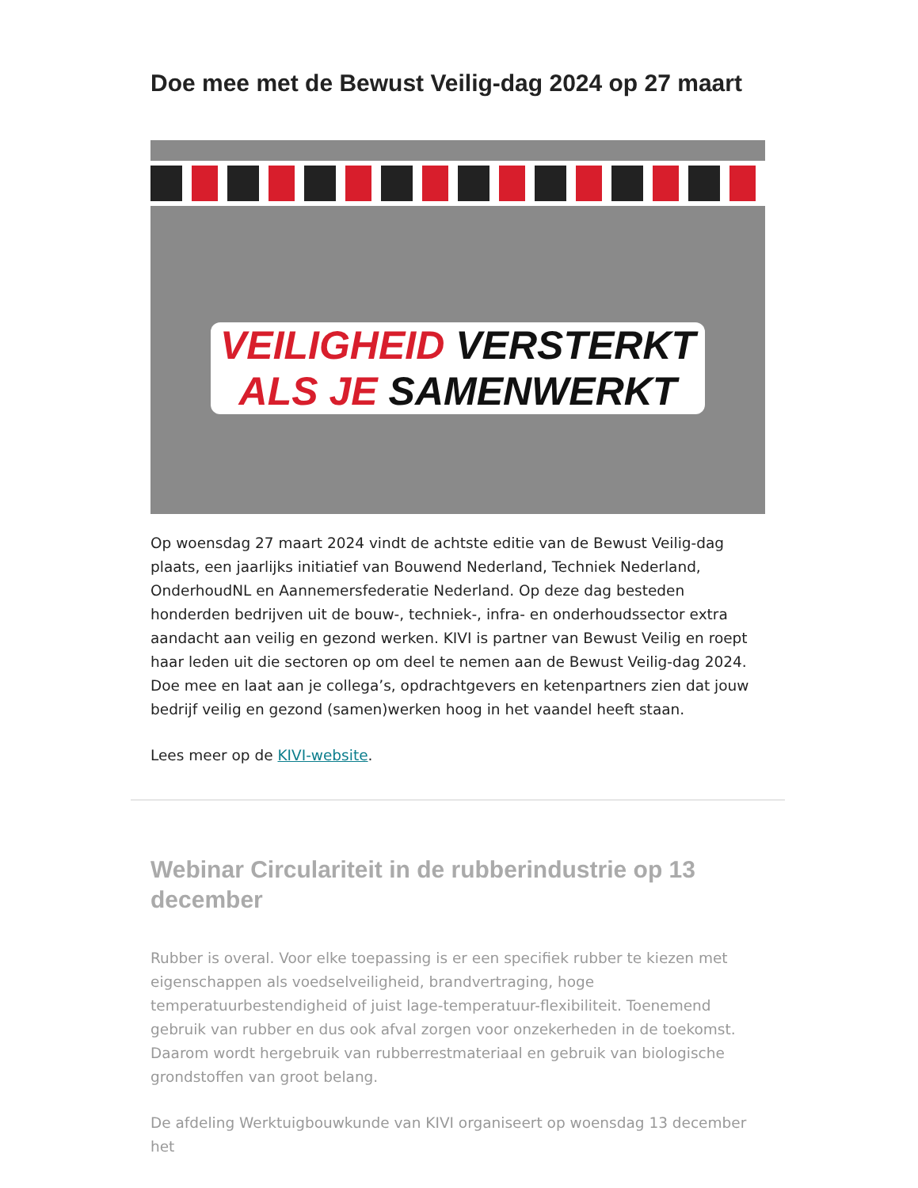Doe mee met de Bewust Veilig-dag 2024 op 27 maart
VEILIGHEID VERSTERKT
ALS JE SAMENWERKT
Op woensdag 27 maart 2024 vindt de achtste editie van de Bewust Veilig-dag plaats, een jaarlijks initiatief van Bouwend Nederland, Techniek Nederland, OnderhoudNL en Aannemersfederatie Nederland. Op deze dag besteden honderden bedrijven uit de bouw-, techniek-, infra- en onderhoudssector extra aandacht aan veilig en gezond werken. KIVI is partner van Bewust Veilig en roept haar leden uit die sectoren op om deel te nemen aan de Bewust Veilig-dag 2024. Doe mee en laat aan je collega’s, opdrachtgevers en ketenpartners zien dat jouw bedrijf veilig en gezond (samen)werken hoog in het vaandel heeft staan.
Lees meer op de KIVI-website.
Webinar Circulariteit in de rubberindustrie op 13 december
Rubber is overal. Voor elke toepassing is er een specifiek rubber te kiezen met eigenschappen als voedselveiligheid, brandvertraging, hoge temperatuurbestendigheid of juist lage-temperatuur-flexibiliteit. Toenemend gebruik van rubber en dus ook afval zorgen voor onzekerheden in de toekomst. Daarom wordt hergebruik van rubberrestmateriaal en gebruik van biologische grondstoffen van groot belang.
De afdeling Werktuigbouwkunde van KIVI organiseert op woensdag 13 december het